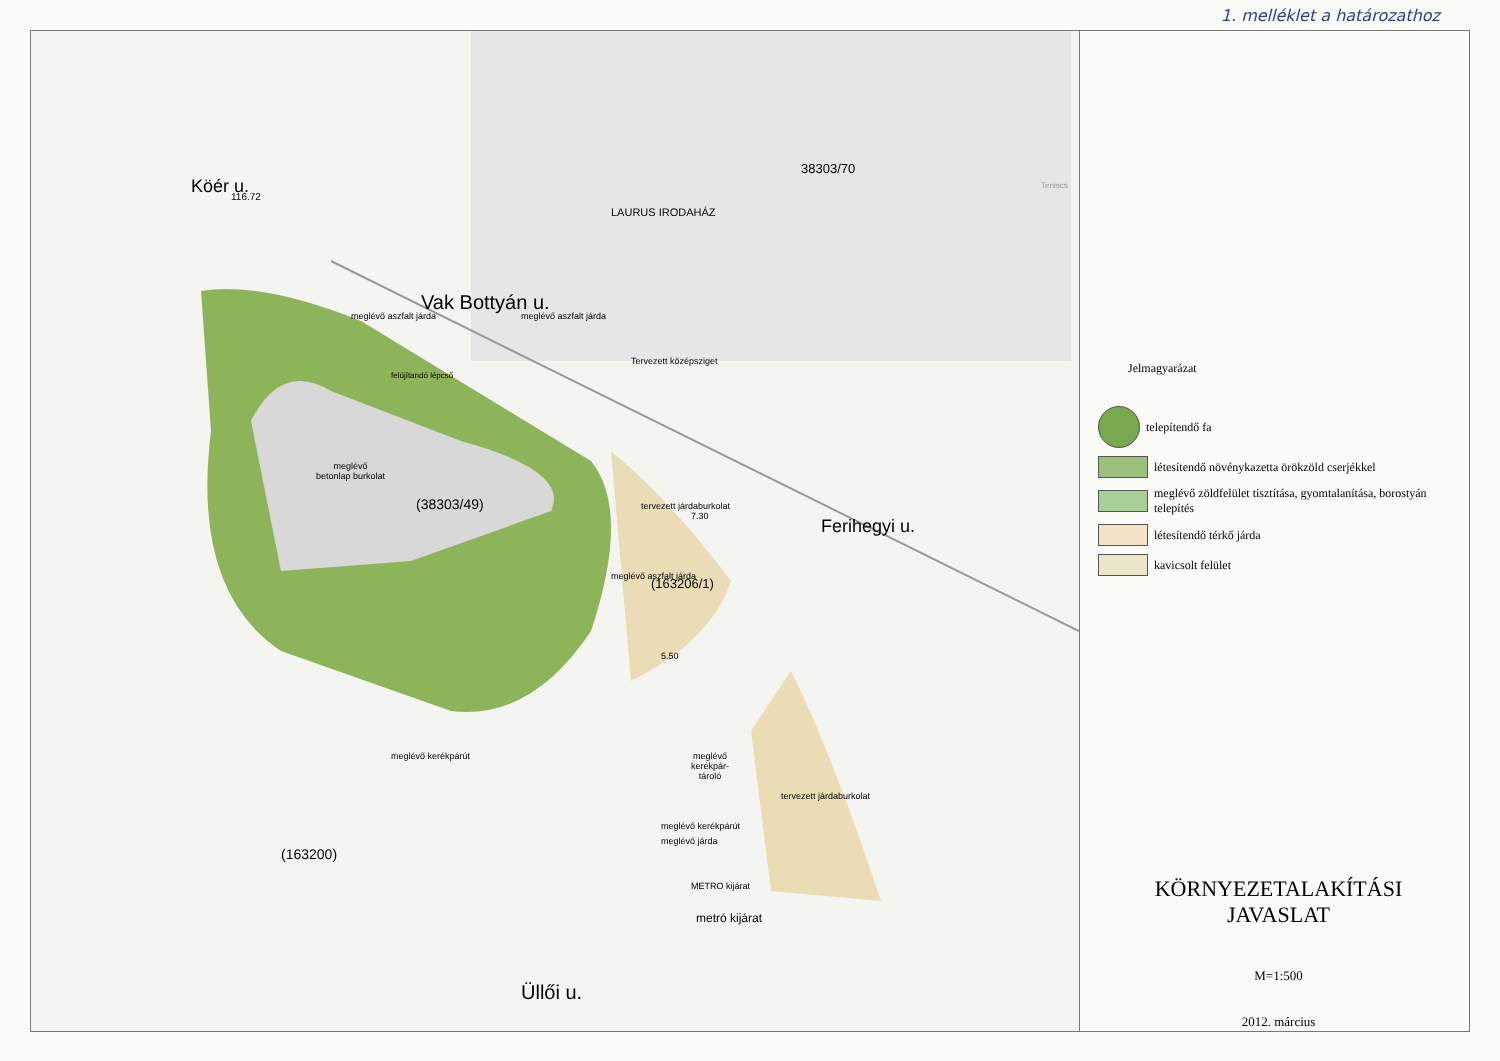1. melléklet a határozathoz
Köér u. 116.72
LAUR­US IRODAHÁZ
38303/70
Teniscs
Vak Bottyán u.
meglévő aszfalt járda meglévő aszfalt járda
Tervezett középsziget
felújítandó lépcső
meglévő
betonlap burkolat
(38303/49) tervezett járdaburkolat
meglévő aszfalt járda (163206/1)
5.50
7.30 Ferihegyi u.
meglévő kerékpárút
meglévő
kerékpár-
tároló
tervezett járdaburkolat
(163200)
meglévő kerékpárút
meglévő járda
METRO kijárat
metró kijárat
Üllői u.
Jelmagyarázat
telepítendő fa
létesítendő növénykazetta örökzöld cserjékkel
meglévő zöldfelület tisztítása, gyomtalanítása, borostyán telepítés
létesítendő térkő járda
kavicsolt felület
KÖRNYEZETALAKÍTÁSI
JAVASLAT
M=1:500
2012. március